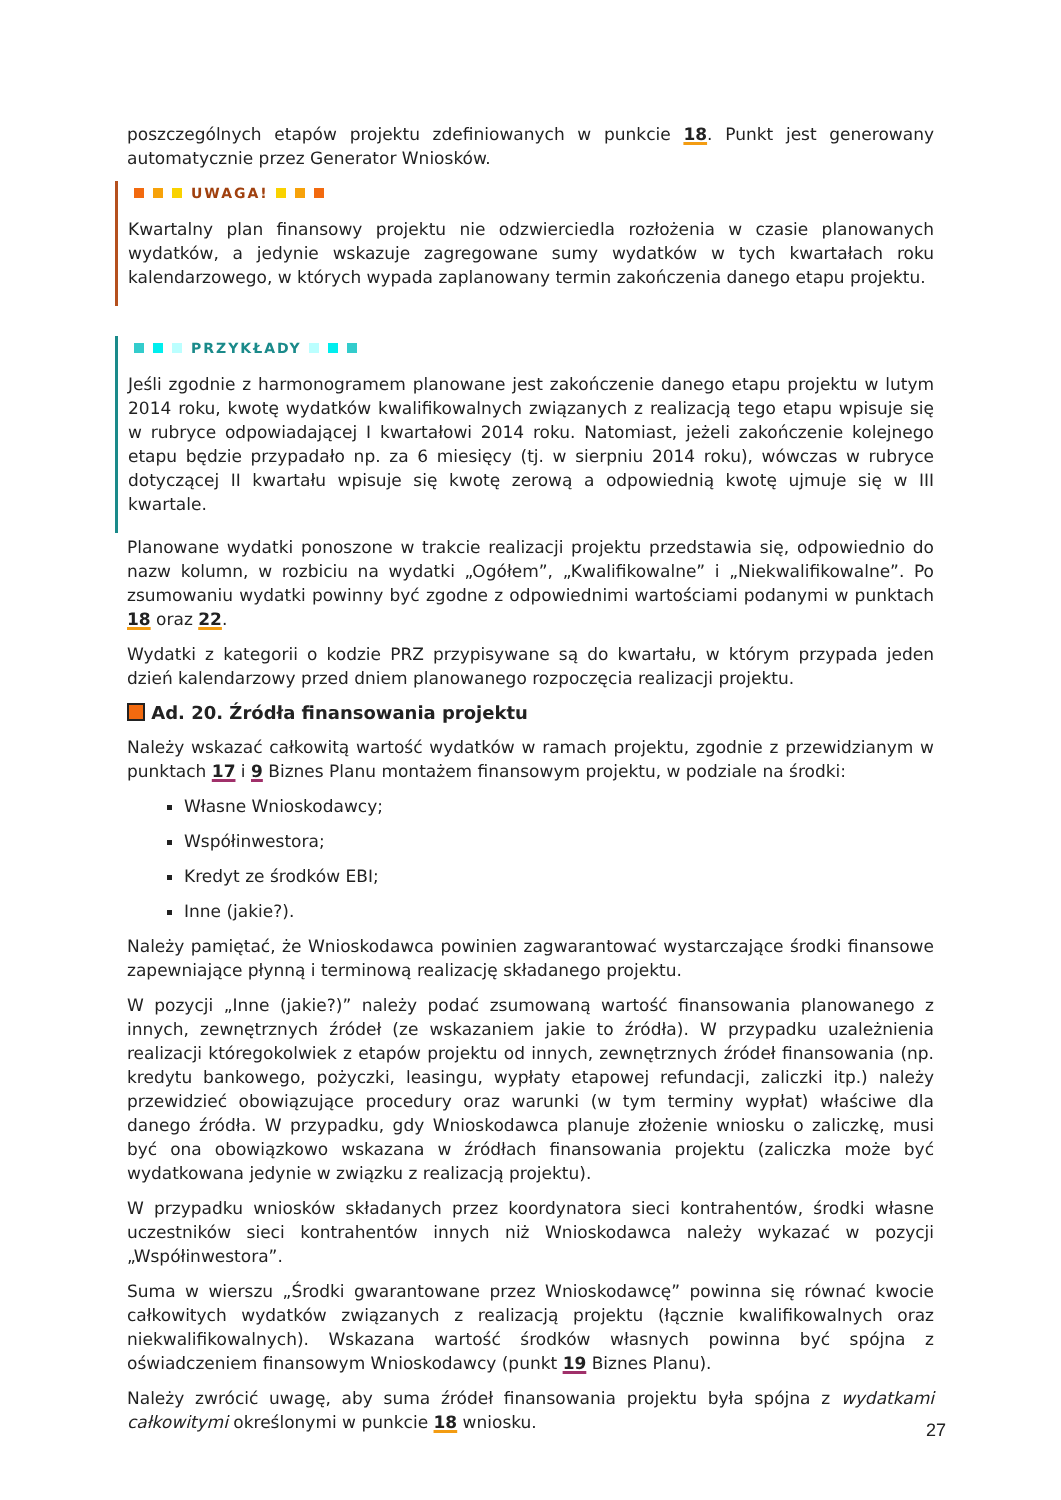poszczególnych etapów projektu zdefiniowanych w punkcie 18. Punkt jest generowany automatycznie przez Generator Wniosków.
UWAGA!
Kwartalny plan finansowy projektu nie odzwierciedla rozłożenia w czasie planowanych wydatków, a jedynie wskazuje zagregowane sumy wydatków w tych kwartałach roku kalendarzowego, w których wypada zaplanowany termin zakończenia danego etapu projektu.
PRZYKŁADY
Jeśli zgodnie z harmonogramem planowane jest zakończenie danego etapu projektu w lutym 2014 roku, kwotę wydatków kwalifikowalnych związanych z realizacją tego etapu wpisuje się w rubryce odpowiadającej I kwartałowi 2014 roku. Natomiast, jeżeli zakończenie kolejnego etapu będzie przypadało np. za 6 miesięcy (tj. w sierpniu 2014 roku), wówczas w rubryce dotyczącej II kwartału wpisuje się kwotę zerową a odpowiednią kwotę ujmuje się w III kwartale.
Planowane wydatki ponoszone w trakcie realizacji projektu przedstawia się, odpowiednio do nazw kolumn, w rozbiciu na wydatki „Ogółem”, „Kwalifikowalne” i „Niekwalifikowalne”. Po zsumowaniu wydatki powinny być zgodne z odpowiednimi wartościami podanymi w punktach 18 oraz 22.
Wydatki z kategorii o kodzie PRZ przypisywane są do kwartału, w którym przypada jeden dzień kalendarzowy przed dniem planowanego rozpoczęcia realizacji projektu.
Ad. 20. Źródła finansowania projektu
Należy wskazać całkowitą wartość wydatków w ramach projektu, zgodnie z przewidzianym w punktach 17 i 9 Biznes Planu montażem finansowym projektu, w podziale na środki:
Własne Wnioskodawcy;
Współinwestora;
Kredyt ze środków EBI;
Inne (jakie?).
Należy pamiętać, że Wnioskodawca powinien zagwarantować wystarczające środki finansowe zapewniające płynną i terminową realizację składanego projektu.
W pozycji „Inne (jakie?)” należy podać zsumowaną wartość finansowania planowanego z innych, zewnętrznych źródeł (ze wskazaniem jakie to źródła). W przypadku uzależnienia realizacji któregokolwiek z etapów projektu od innych, zewnętrznych źródeł finansowania (np. kredytu bankowego, pożyczki, leasingu, wypłaty etapowej refundacji, zaliczki itp.) należy przewidzieć obowiązujące procedury oraz warunki (w tym terminy wypłat) właściwe dla danego źródła. W przypadku, gdy Wnioskodawca planuje złożenie wniosku o zaliczkę, musi być ona obowiązkowo wskazana w źródłach finansowania projektu (zaliczka może być wydatkowana jedynie w związku z realizacją projektu).
W przypadku wniosków składanych przez koordynatora sieci kontrahentów, środki własne uczestników sieci kontrahentów innych niż Wnioskodawca należy wykazać w pozycji „Współinwestora”.
Suma w wierszu „Środki gwarantowane przez Wnioskodawcę” powinna się równać kwocie całkowitych wydatków związanych z realizacją projektu (łącznie kwalifikowalnych oraz niekwalifikowalnych). Wskazana wartość środków własnych powinna być spójna z oświadczeniem finansowym Wnioskodawcy (punkt 19 Biznes Planu).
Należy zwrócić uwagę, aby suma źródeł finansowania projektu była spójna z wydatkami całkowitymi określonymi w punkcie 18 wniosku.
27